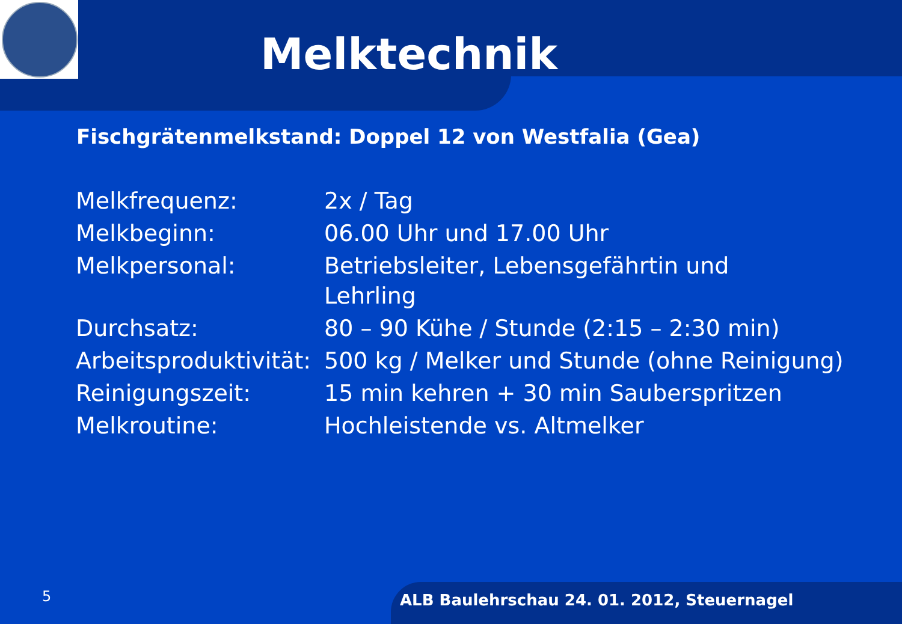Melktechnik
Fischgrätenmelkstand: Doppel 12 von Westfalia (Gea)
| Melkfrequenz: | 2x / Tag |
| Melkbeginn: | 06.00 Uhr und 17.00 Uhr |
| Melkpersonal: | Betriebsleiter, Lebensgefährtin und Lehrling |
| Durchsatz: | 80 – 90 Kühe / Stunde (2:15 – 2:30 min) |
| Arbeitsproduktivität: | 500 kg / Melker und Stunde (ohne Reinigung) |
| Reinigungszeit: | 15 min kehren + 30 min Sauberspritzen |
| Melkroutine: | Hochleistende vs. Altmelker |
5
ALB Baulehrschau 24. 01. 2012, Steuernagel